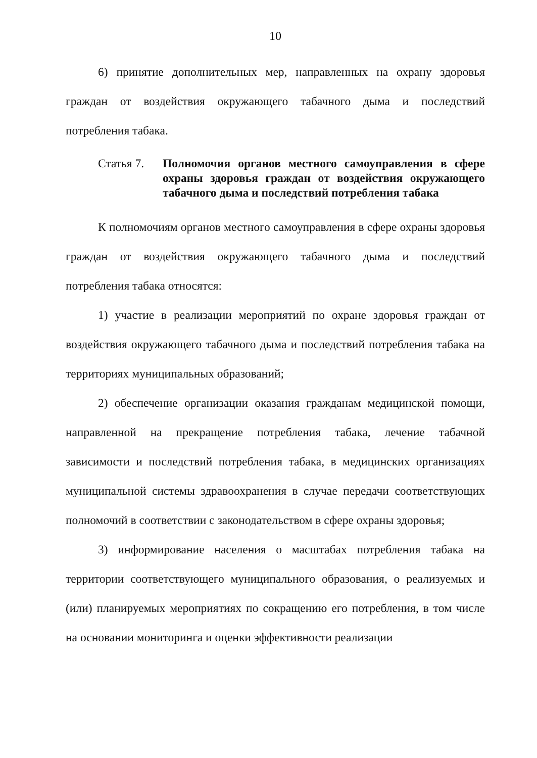10
6) принятие дополнительных мер, направленных на охрану здоровья граждан от воздействия окружающего табачного дыма и последствий потребления табака.
Статья 7. Полномочия органов местного самоуправления в сфере охраны здоровья граждан от воздействия окружающего табачного дыма и последствий потребления табака
К полномочиям органов местного самоуправления в сфере охраны здоровья граждан от воздействия окружающего табачного дыма и последствий потребления табака относятся:
1) участие в реализации мероприятий по охране здоровья граждан от воздействия окружающего табачного дыма и последствий потребления табака на территориях муниципальных образований;
2) обеспечение организации оказания гражданам медицинской помощи, направленной на прекращение потребления табака, лечение табачной зависимости и последствий потребления табака, в медицинских организациях муниципальной системы здравоохранения в случае передачи соответствующих полномочий в соответствии с законодательством в сфере охраны здоровья;
3) информирование населения о масштабах потребления табака на территории соответствующего муниципального образования, о реализуемых и (или) планируемых мероприятиях по сокращению его потребления, в том числе на основании мониторинга и оценки эффективности реализации